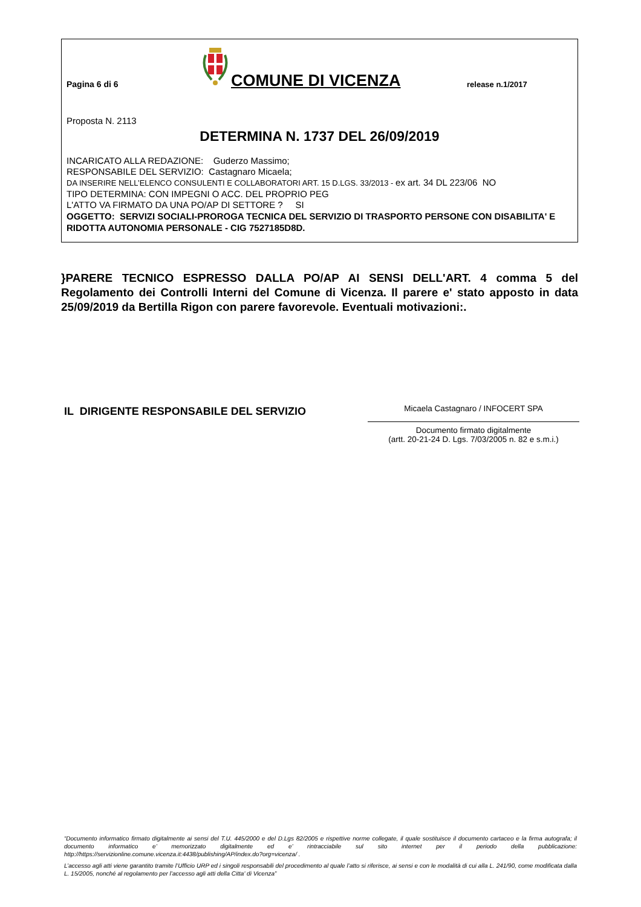Pagina 6 di 6
COMUNE DI VICENZA
release n.1/2017
Proposta N. 2113
DETERMINA N. 1737 DEL 26/09/2019
INCARICATO ALLA REDAZIONE: Guderzo Massimo;
RESPONSABILE DEL SERVIZIO: Castagnaro Micaela;
DA INSERIRE NELL’ELENCO CONSULENTI E COLLABORATORI ART. 15 D.LGS. 33/2013 - ex art. 34 DL 223/06 NO
TIPO DETERMINA: CON IMPEGNI O ACC. DEL PROPRIO PEG
L'ATTO VA FIRMATO DA UNA PO/AP DI SETTORE ? SI
OGGETTO: SERVIZI SOCIALI-PROROGA TECNICA DEL SERVIZIO DI TRASPORTO PERSONE CON DISABILITA' E RIDOTTA AUTONOMIA PERSONALE - CIG 7527185D8D.
}PARERE TECNICO ESPRESSO DALLA PO/AP AI SENSI DELL'ART. 4 comma 5 del Regolamento dei Controlli Interni del Comune di Vicenza. Il parere e' stato apposto in data 25/09/2019 da Bertilla Rigon con parere favorevole. Eventuali motivazioni:.
IL DIRIGENTE RESPONSABILE DEL SERVIZIO
Micaela Castagnaro / INFOCERT SPA
Documento firmato digitalmente
(artt. 20-21-24 D. Lgs. 7/03/2005 n. 82 e s.m.i.)
“Documento informatico firmato digitalmente ai sensi del T.U. 445/2000 e del D.Lgs 82/2005 e rispettive norme collegate, il quale sostituisce il documento cartaceo e la firma autografa; il documento informatico e’ memorizzato digitalmente ed e’ rintracciabile sul sito internet per il periodo della pubblicazione: http://https://servizionline.comune.vicenza.it:4438/publishing/AP/index.do?org=vicenza/ .
L’accesso agli atti viene garantito tramite l’Ufficio URP ed i singoli responsabili del procedimento al quale l’atto si riferisce, ai sensi e con le modalità di cui alla L. 241/90, come modificata dalla L. 15/2005, nonché al regolamento per l’accesso agli atti della Citta' di Vicenza”